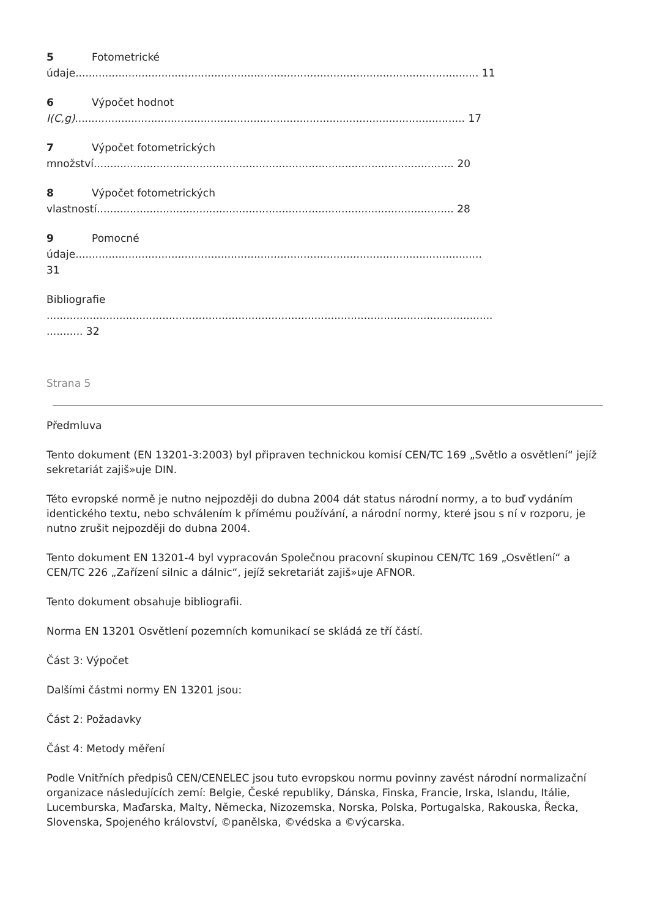5 Fotometrické
údaje.......................................................................................................................... 11
6 Výpočet hodnot
I(C,g)...................................................................................................................... 17
7 Výpočet fotometrických
množství............................................................................................................. 20
8 Výpočet fotometrických
vlastností............................................................................................................ 28
9 Pomocné
údaje...........................................................................................................................
31
Bibliografie
.......................................................................................................................................
........... 32
Strana 5
Předmluva
Tento dokument (EN 13201-3:2003) byl připraven technickou komisí CEN/TC 169 „Světlo a osvětlení“ jejíž sekretariát zajiš»uje DIN.
Této evropské normě je nutno nejpozději do dubna 2004 dát status národní normy, a to buď vydáním identického textu, nebo schválením k přímému používání, a národní normy, které jsou s ní v rozporu, je nutno zrušit nejpozději do dubna 2004.
Tento dokument EN 13201-4 byl vypracován Společnou pracovní skupinou CEN/TC 169 „Osvětlení“ a CEN/TC 226 „Zařízení silnic a dálnic“, jejíž sekretariát zajiš»uje AFNOR.
Tento dokument obsahuje bibliografii.
Norma EN 13201 Osvětlení pozemních komunikací se skládá ze tří částí.
Část 3: Výpočet
Dalšími částmi normy EN 13201 jsou:
Část 2: Požadavky
Část 4: Metody měření
Podle Vnitřních předpisů CEN/CENELEC jsou tuto evropskou normu povinny zavést národní normalizační organizace následujících zemí: Belgie, České republiky, Dánska, Finska, Francie, Irska, Islandu, Itálie, Lucemburska, Maďarska, Malty, Německa, Nizozemska, Norska, Polska, Portugalska, Rakouska, Řecka, Slovenska, Spojeného království, ©panělska, ©védska a ©výcarska.